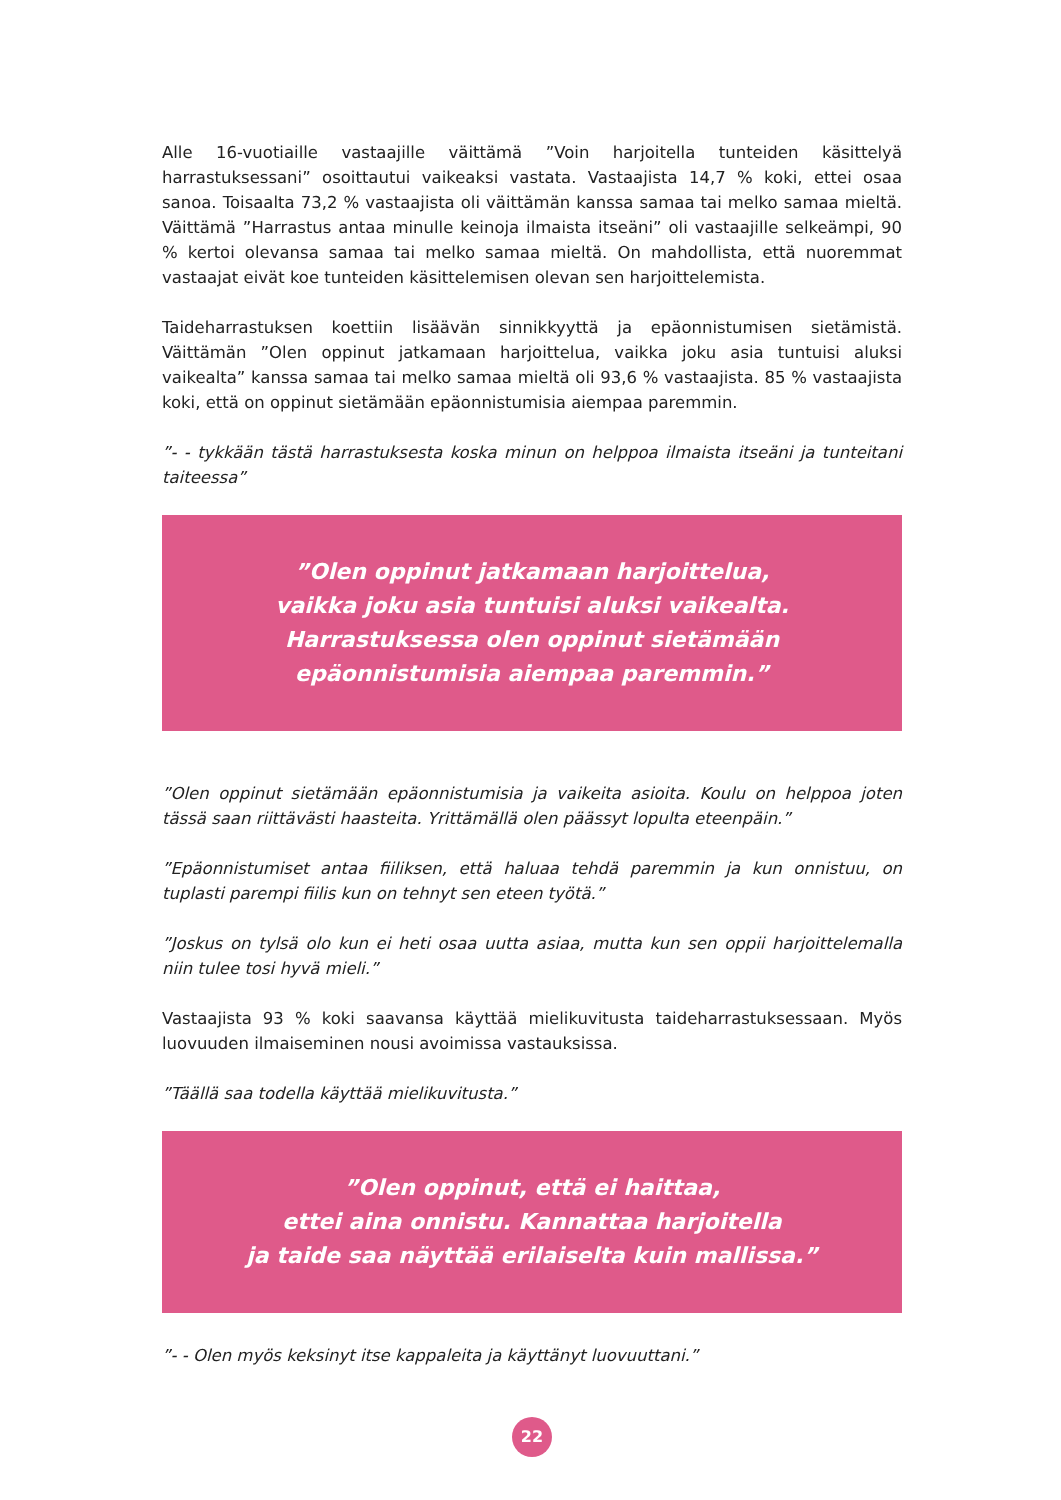Alle 16-vuotiaille vastaajille väittämä ”Voin harjoitella tunteiden käsittelyä harrastuksessani” osoittautui vaikeaksi vastata. Vastaajista 14,7 % koki, ettei osaa sanoa. Toisaalta 73,2 % vastaajista oli väittämän kanssa samaa tai melko samaa mieltä. Väittämä ”Harrastus antaa minulle keinoja ilmaista itseäni” oli vastaajille selkeämpi, 90 % kertoi olevansa samaa tai melko samaa mieltä. On mahdollista, että nuoremmat vastaajat eivät koe tunteiden käsittelemisen olevan sen harjoittelemista.
Taideharrastuksen koettiin lisäävän sinnikkyyttä ja epäonnistumisen sietämistä. Väittämän ”Olen oppinut jatkamaan harjoittelua, vaikka joku asia tuntuisi aluksi vaikealta” kanssa samaa tai melko samaa mieltä oli 93,6 % vastaajista. 85 % vastaajista koki, että on oppinut sietämään epäonnistumisia aiempaa paremmin.
”- - tykkään tästä harrastuksesta koska minun on helppoa ilmaista itseäni ja tunteitani taiteessa”
”Olen oppinut jatkamaan harjoittelua,
vaikka joku asia tuntuisi aluksi vaikealta.
Harrastuksessa olen oppinut sietämään
epäonnistumisia aiempaa paremmin.”
”Olen oppinut sietämään epäonnistumisia ja vaikeita asioita. Koulu on helppoa joten tässä saan riittävästi haasteita. Yrittämällä olen päässyt lopulta eteenpäin.”
”Epäonnistumiset antaa fiiliksen, että haluaa tehdä paremmin ja kun onnistuu, on tuplasti parempi fiilis kun on tehnyt sen eteen työtä.”
”Joskus on tylsä olo kun ei heti osaa uutta asiaa, mutta kun sen oppii harjoittelemalla niin tulee tosi hyvä mieli.”
Vastaajista 93 % koki saavansa käyttää mielikuvitusta taideharrastuksessaan. Myös luovuuden ilmaiseminen nousi avoimissa vastauksissa.
”Täällä saa todella käyttää mielikuvitusta.”
”Olen oppinut, että ei haittaa,
ettei aina onnistu. Kannattaa harjoitella
ja taide saa näyttää erilaiselta kuin mallissa.”
”- - Olen myös keksinyt itse kappaleita ja käyttänyt luovuuttani.”
22